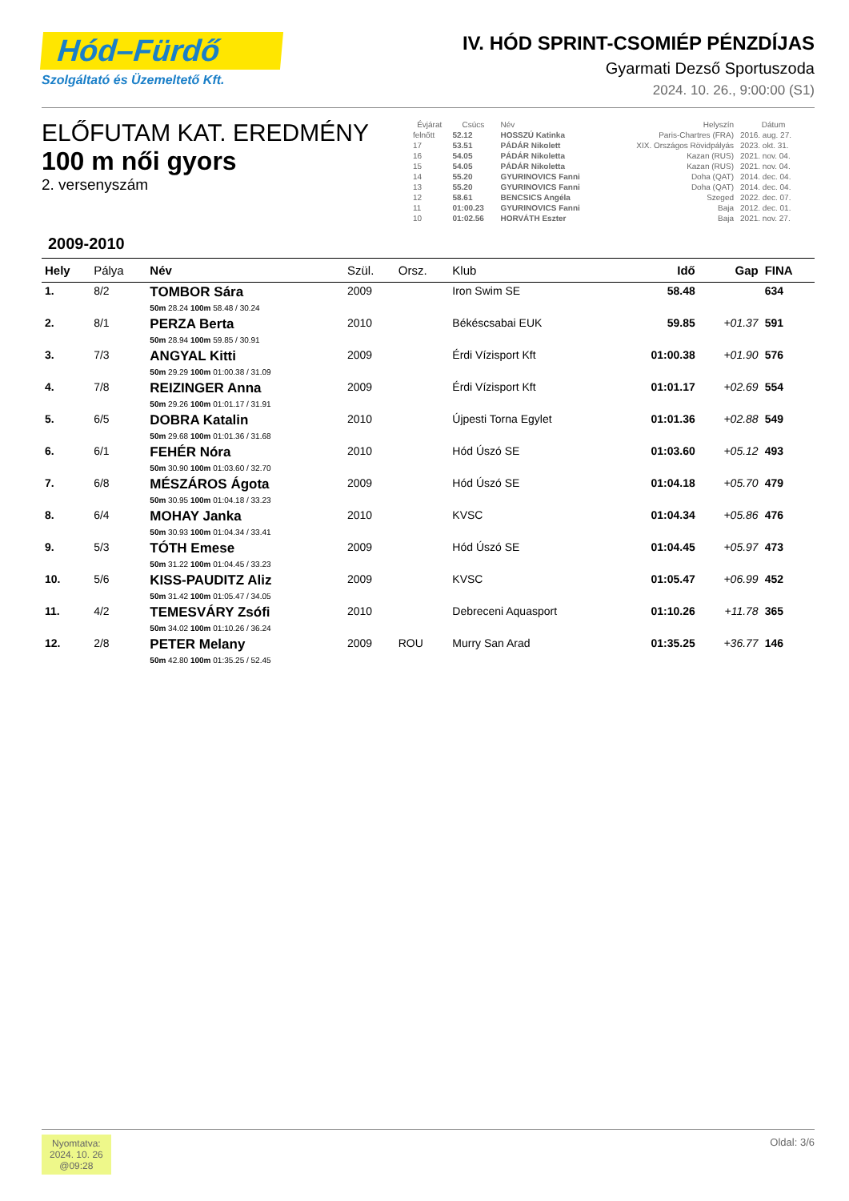Hód–Fürdő
Szolgáltató és Üzemeltető Kft.
IV. HÓD SPRINT-CSOMIÉP PÉNZDÍJAS
Gyarmati Dezső Sportuszoda
2024. 10. 26., 9:00:00 (S1)
ELŐFUTAM KAT. EREDMÉNY
100 m női gyors
2. versenyszám
| Évjárat | Csúcs | Név | Helyszín | Dátum |
| --- | --- | --- | --- | --- |
| felnőtt | 52.12 | HOSSZÚ Katinka | Paris-Chartres (FRA) | 2016. aug. 27. |
| 17 | 53.51 | PÁDÁR Nikolett | XIX. Országos Rövidpályás | 2023. okt. 31. |
| 16 | 54.05 | PÁDÁR Nikoletta | Kazan (RUS) | 2021. nov. 04. |
| 15 | 54.05 | PÁDÁR Nikoletta | Kazan (RUS) | 2021. nov. 04. |
| 14 | 55.20 | GYURINOVICS Fanni | Doha (QAT) | 2014. dec. 04. |
| 13 | 55.20 | GYURINOVICS Fanni | Doha (QAT) | 2014. dec. 04. |
| 12 | 58.61 | BENCSICS Angéla | Szeged | 2022. dec. 07. |
| 11 | 01:00.23 | GYURINOVICS Fanni | Baja | 2012. dec. 01. |
| 10 | 01:02.56 | HORVÁTH Eszter | Baja | 2021. nov. 27. |
2009-2010
| Hely | Pálya | Név | Szül. | Orsz. | Klub | Idő | Gap | FINA |
| --- | --- | --- | --- | --- | --- | --- | --- | --- |
| 1. | 8/2 | TOMBOR Sára 50m 28.24 100m 58.48 / 30.24 | 2009 | | Iron Swim SE | 58.48 | | 634 |
| 2. | 8/1 | PERZA Berta 50m 28.94 100m 59.85 / 30.91 | 2010 | | Békéscsabai EUK | 59.85 | +01.37 | 591 |
| 3. | 7/3 | ANGYAL Kitti 50m 29.29 100m 01:00.38 / 31.09 | 2009 | | Érdi Vízisport Kft | 01:00.38 | +01.90 | 576 |
| 4. | 7/8 | REIZINGER Anna 50m 29.26 100m 01:01.17 / 31.91 | 2009 | | Érdi Vízisport Kft | 01:01.17 | +02.69 | 554 |
| 5. | 6/5 | DOBRA Katalin 50m 29.68 100m 01:01.36 / 31.68 | 2010 | | Újpesti Torna Egylet | 01:01.36 | +02.88 | 549 |
| 6. | 6/1 | FEHÉR Nóra 50m 30.90 100m 01:03.60 / 32.70 | 2010 | | Hód Úszó SE | 01:03.60 | +05.12 | 493 |
| 7. | 6/8 | MÉSZÁROS Ágota 50m 30.95 100m 01:04.18 / 33.23 | 2009 | | Hód Úszó SE | 01:04.18 | +05.70 | 479 |
| 8. | 6/4 | MOHAY Janka 50m 30.93 100m 01:04.34 / 33.41 | 2010 | | KVSC | 01:04.34 | +05.86 | 476 |
| 9. | 5/3 | TÓTH Emese 50m 31.22 100m 01:04.45 / 33.23 | 2009 | | Hód Úszó SE | 01:04.45 | +05.97 | 473 |
| 10. | 5/6 | KISS-PAUDITZ Aliz 50m 31.42 100m 01:05.47 / 34.05 | 2009 | | KVSC | 01:05.47 | +06.99 | 452 |
| 11. | 4/2 | TEMESVÁRY Zsófi 50m 34.02 100m 01:10.26 / 36.24 | 2010 | | Debreceni Aquasport | 01:10.26 | +11.78 | 365 |
| 12. | 2/8 | PETER Melany 50m 42.80 100m 01:35.25 / 52.45 | 2009 | ROU | Murry San Arad | 01:35.25 | +36.77 | 146 |
Nyomtatva:
2024. 10. 26
@09:28
Oldal: 3/6